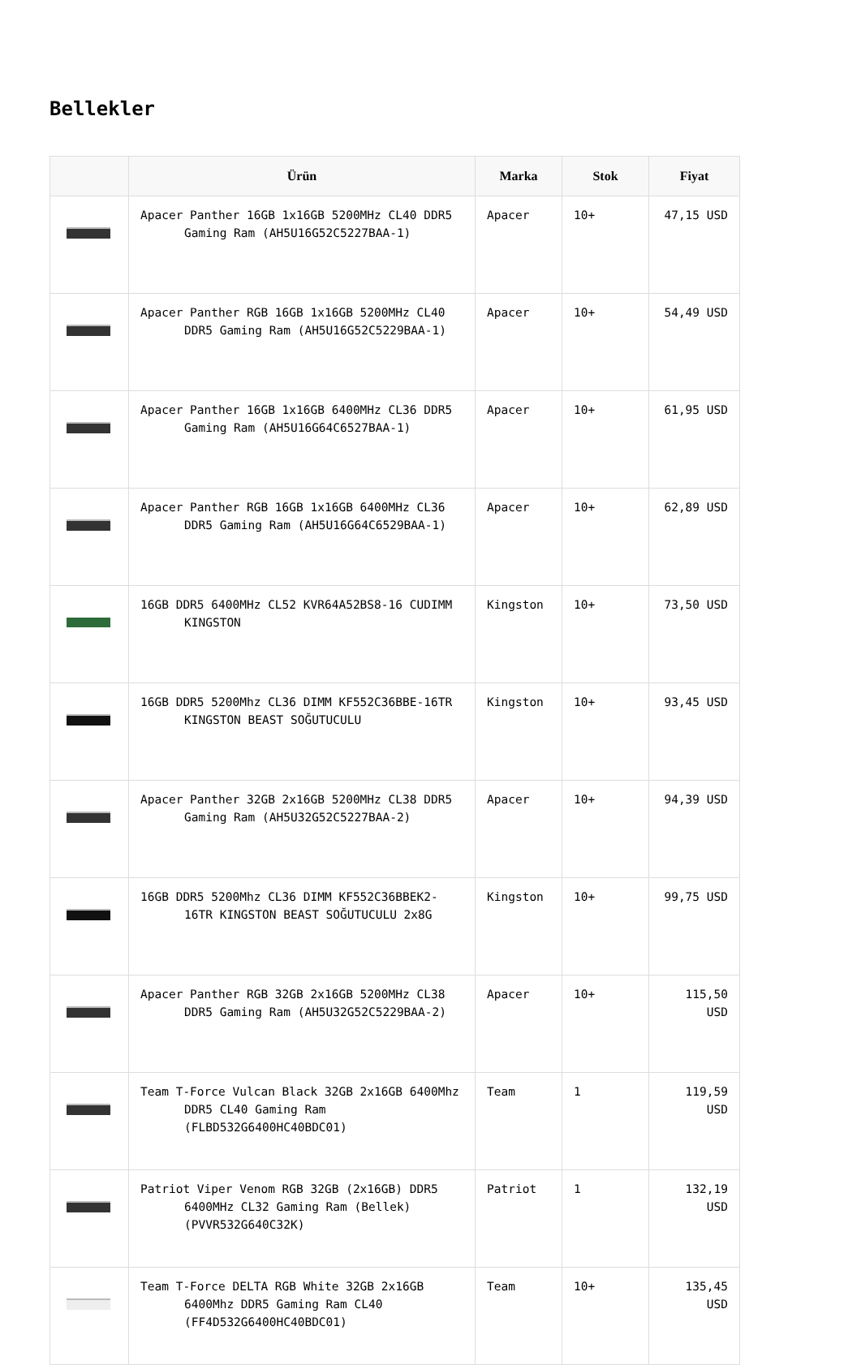Bellekler
| | Ürün | Marka | Stok | Fiyat |
| --- | --- | --- | --- | --- |
| | Apacer Panther 16GB 1x16GB 5200MHz CL40 DDR5 Gaming Ram (AH5U16G52C5227BAA-1) | Apacer | 10+ | 47,15 USD |
| | Apacer Panther RGB 16GB 1x16GB 5200MHz CL40 DDR5 Gaming Ram (AH5U16G52C5229BAA-1) | Apacer | 10+ | 54,49 USD |
| | Apacer Panther 16GB 1x16GB 6400MHz CL36 DDR5 Gaming Ram (AH5U16G64C6527BAA-1) | Apacer | 10+ | 61,95 USD |
| | Apacer Panther RGB 16GB 1x16GB 6400MHz CL36 DDR5 Gaming Ram (AH5U16G64C6529BAA-1) | Apacer | 10+ | 62,89 USD |
| | 16GB DDR5 6400MHz CL52 KVR64A52BS8-16 CUDIMM KINGSTON | Kingston | 10+ | 73,50 USD |
| | 16GB DDR5 5200Mhz CL36 DIMM KF552C36BBE-16TR KINGSTON BEAST SOĞUTUCULU | Kingston | 10+ | 93,45 USD |
| | Apacer Panther 32GB 2x16GB 5200MHz CL38 DDR5 Gaming Ram (AH5U32G52C5227BAA-2) | Apacer | 10+ | 94,39 USD |
| | 16GB DDR5 5200Mhz CL36 DIMM KF552C36BBEK2-16TR KINGSTON BEAST SOĞUTUCULU 2x8G | Kingston | 10+ | 99,75 USD |
| | Apacer Panther RGB 32GB 2x16GB 5200MHz CL38 DDR5 Gaming Ram (AH5U32G52C5229BAA-2) | Apacer | 10+ | 115,50 USD |
| | Team T-Force Vulcan Black 32GB 2x16GB 6400Mhz DDR5 CL40 Gaming Ram (FLBD532G6400HC40BDC01) | Team | 1 | 119,59 USD |
| | Patriot Viper Venom RGB 32GB (2x16GB) DDR5 6400MHz CL32 Gaming Ram (Bellek) (PVVR532G640C32K) | Patriot | 1 | 132,19 USD |
| | Team T-Force DELTA RGB White 32GB 2x16GB 6400Mhz DDR5 Gaming Ram CL40 (FF4D532G6400HC40BDC01) | Team | 10+ | 135,45 USD |